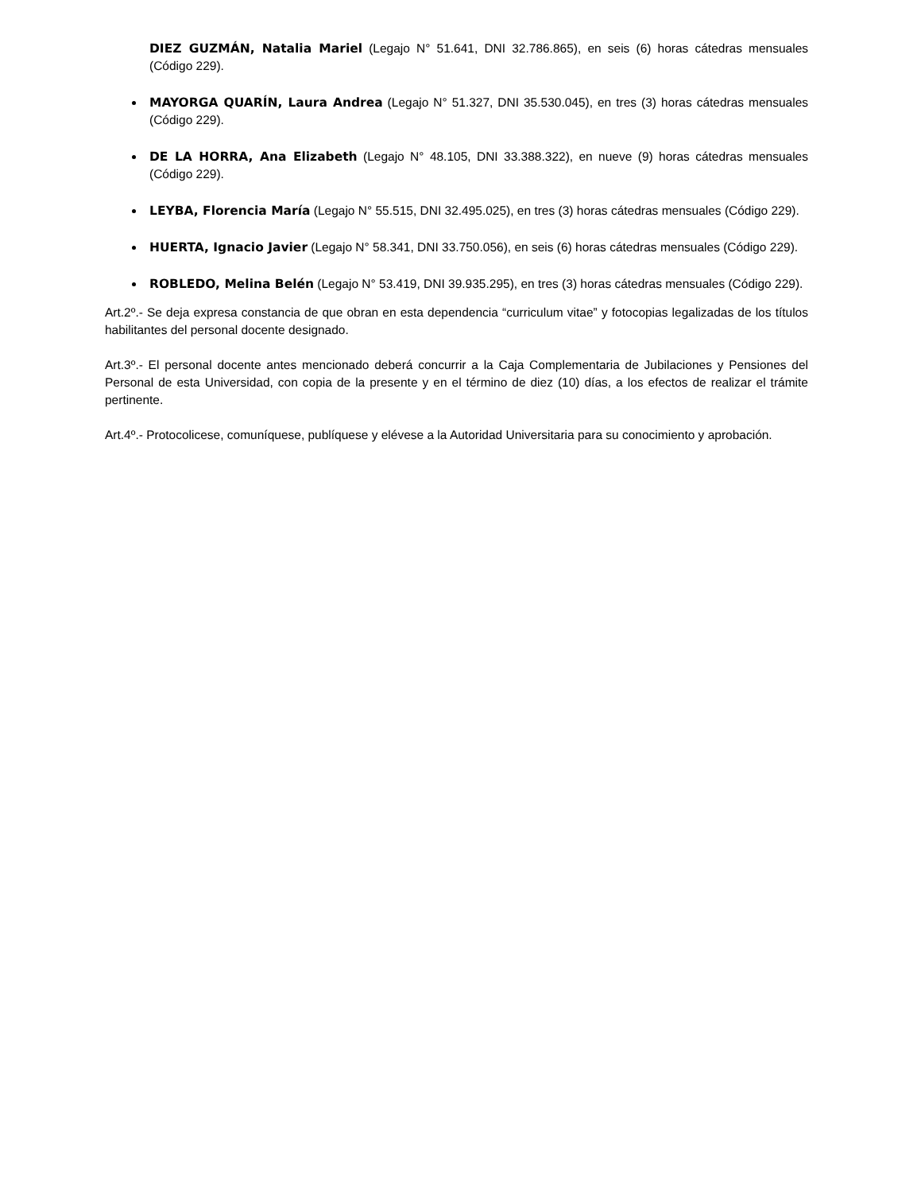DIEZ GUZMÁN, Natalia Mariel (Legajo N° 51.641, DNI 32.786.865), en seis (6) horas cátedras mensuales (Código 229).
MAYORGA QUARÍN, Laura Andrea (Legajo N° 51.327, DNI 35.530.045), en tres (3) horas cátedras mensuales (Código 229).
DE LA HORRA, Ana Elizabeth (Legajo N° 48.105, DNI 33.388.322), en nueve (9) horas cátedras mensuales (Código 229).
LEYBA, Florencia María (Legajo N° 55.515, DNI 32.495.025), en tres (3) horas cátedras mensuales (Código 229).
HUERTA, Ignacio Javier (Legajo N° 58.341, DNI 33.750.056), en seis (6) horas cátedras mensuales (Código 229).
ROBLEDO, Melina Belén (Legajo N° 53.419, DNI 39.935.295), en tres (3) horas cátedras mensuales (Código 229).
Art.2º.- Se deja expresa constancia de que obran en esta dependencia “curriculum vitae” y fotocopias legalizadas de los títulos habilitantes del personal docente designado.
Art.3º.- El personal docente antes mencionado deberá concurrir a la Caja Complementaria de Jubilaciones y Pensiones del Personal de esta Universidad, con copia de la presente y en el término de diez (10) días, a los efectos de realizar el trámite pertinente.
Art.4º.- Protocolicese, comuníquese, publíquese y elévese a la Autoridad Universitaria para su conocimiento y aprobación.